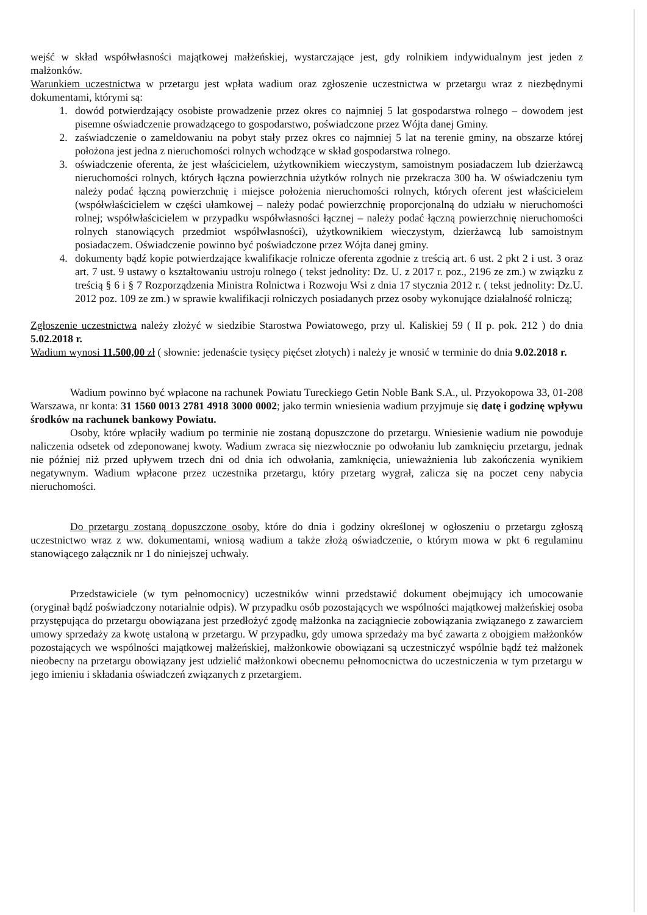wejść w skład współwłasności majątkowej małżeńskiej, wystarczające jest, gdy rolnikiem indywidualnym jest jeden z małżonków.
Warunkiem uczestnictwa w przetargu jest wpłata wadium oraz zgłoszenie uczestnictwa w przetargu wraz z niezbędnymi dokumentami, którymi są:
1. dowód potwierdzający osobiste prowadzenie przez okres co najmniej 5 lat gospodarstwa rolnego – dowodem jest pisemne oświadczenie prowadzącego to gospodarstwo, poświadczone przez Wójta danej Gminy.
2. zaświadczenie o zameldowaniu na pobyt stały przez okres co najmniej 5 lat na terenie gminy, na obszarze której położona jest jedna z nieruchomości rolnych wchodzące w skład gospodarstwa rolnego.
3. oświadczenie oferenta, że jest właścicielem, użytkownikiem wieczystym, samoistnym posiadaczem lub dzierżawcą nieruchomości rolnych, których łączna powierzchnia użytków rolnych nie przekracza 300 ha. W oświadczeniu tym należy podać łączną powierzchnię i miejsce położenia nieruchomości rolnych, których oferent jest właścicielem (współwłaścicielem w części ułamkowej – należy podać powierzchnię proporcjonalną do udziału w nieruchomości rolnej; współwłaścicielem w przypadku współwłasności łącznej – należy podać łączną powierzchnię nieruchomości rolnych stanowiących przedmiot współwłasności), użytkownikiem wieczystym, dzierżawcą lub samoistnym posiadaczem. Oświadczenie powinno być poświadczone przez Wójta danej gminy.
4. dokumenty bądź kopie potwierdzające kwalifikacje rolnicze oferenta zgodnie z treścią art. 6 ust. 2 pkt 2 i ust. 3 oraz art. 7 ust. 9 ustawy o kształtowaniu ustroju rolnego ( tekst jednolity: Dz. U. z 2017 r. poz., 2196 ze zm.) w związku z treścią § 6 i § 7 Rozporządzenia Ministra Rolnictwa i Rozwoju Wsi z dnia 17 stycznia 2012 r. ( tekst jednolity: Dz.U. 2012 poz. 109 ze zm.) w sprawie kwalifikacji rolniczych posiadanych przez osoby wykonujące działalność rolniczą;
Zgłoszenie uczestnictwa należy złożyć w siedzibie Starostwa Powiatowego, przy ul. Kaliskiej 59 ( II p. pok. 212 ) do dnia 5.02.2018 r.
Wadium wynosi 11.500,00 zł ( słownie: jedenaście tysięcy pięćset złotych) i należy je wnosić w terminie do dnia 9.02.2018 r.
Wadium powinno być wpłacone na rachunek Powiatu Tureckiego Getin Noble Bank S.A., ul. Przyokopowa 33, 01-208 Warszawa, nr konta: 31 1560 0013 2781 4918 3000 0002; jako termin wniesienia wadium przyjmuje się datę i godzinę wpływu środków na rachunek bankowy Powiatu.
Osoby, które wpłaciły wadium po terminie nie zostaną dopuszczone do przetargu. Wniesienie wadium nie powoduje naliczenia odsetek od zdeponowanej kwoty. Wadium zwraca się niezwłocznie po odwołaniu lub zamknięciu przetargu, jednak nie później niż przed upływem trzech dni od dnia ich odwołania, zamknięcia, unieważnienia lub zakończenia wynikiem negatywnym. Wadium wpłacone przez uczestnika przetargu, który przetarg wygrał, zalicza się na poczet ceny nabycia nieruchomości.
Do przetargu zostaną dopuszczone osoby, które do dnia i godziny określonej w ogłoszeniu o przetargu zgłoszą uczestnictwo wraz z ww. dokumentami, wniosą wadium a także złożą oświadczenie, o którym mowa w pkt 6 regulaminu stanowiącego załącznik nr 1 do niniejszej uchwały.
Przedstawiciele (w tym pełnomocnicy) uczestników winni przedstawić dokument obejmujący ich umocowanie (oryginał bądź poświadczony notarialnie odpis). W przypadku osób pozostających we wspólności majątkowej małżeńskiej osoba przystępująca do przetargu obowiązana jest przedłożyć zgodę małżonka na zaciągniecie zobowiązania związanego z zawarciem umowy sprzedaży za kwotę ustaloną w przetargu. W przypadku, gdy umowa sprzedaży ma być zawarta z obojgiem małżonków pozostających we wspólności majątkowej małżeńskiej, małżonkowie obowiązani są uczestniczyć wspólnie bądź też małżonek nieobecny na przetargu obowiązany jest udzielić małżonkowi obecnemu pełnomocnictwa do uczestniczenia w tym przetargu w jego imieniu i składania oświadczeń związanych z przetargiem.